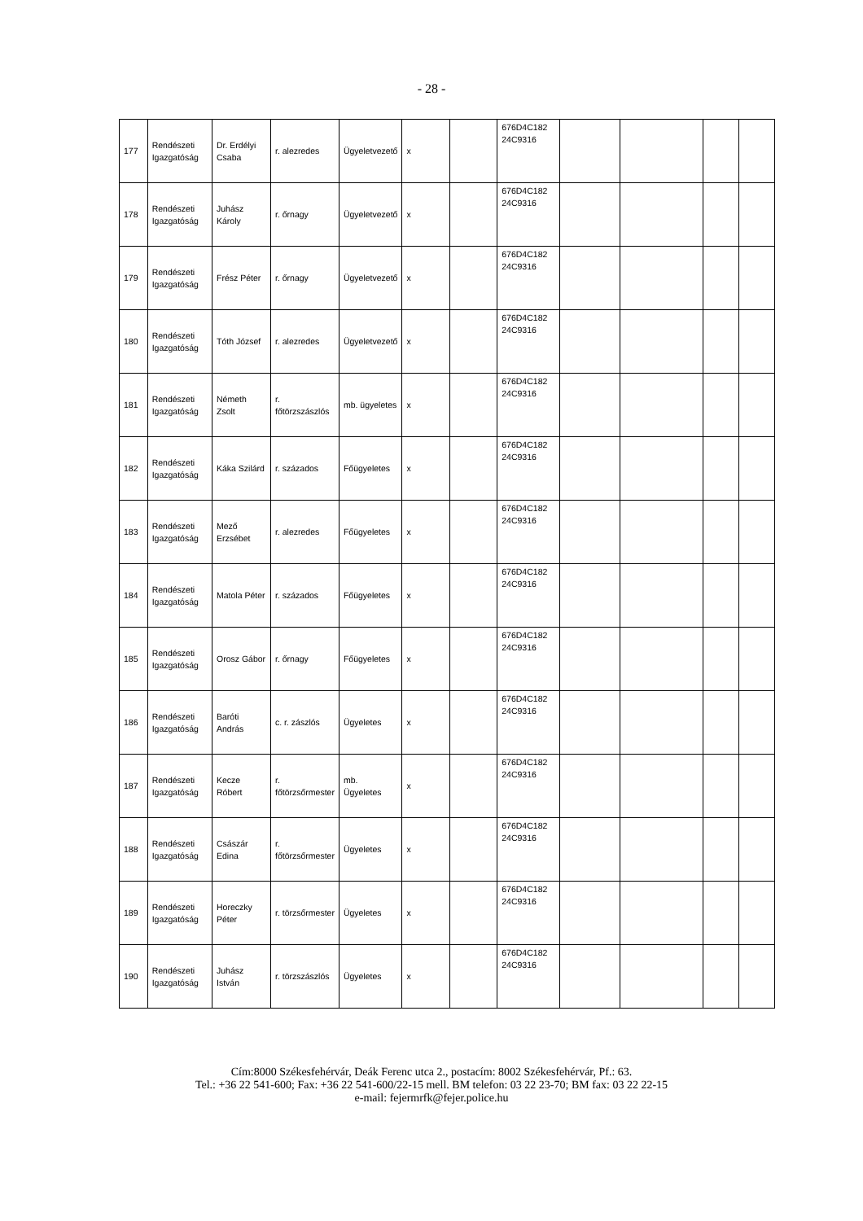- 28 -
| 177 | Rendészeti Igazgatóság | Dr. Erdélyi Csaba | r. alezredes | Ügyeletvezető | x | | 676D4C182 24C9316 | | | | |
| 178 | Rendészeti Igazgatóság | Juhász Károly | r. őrnagy | Ügyeletvezető | x | | 676D4C182 24C9316 | | | | |
| 179 | Rendészeti Igazgatóság | Frész Péter | r. őrnagy | Ügyeletvezető | x | | 676D4C182 24C9316 | | | | |
| 180 | Rendészeti Igazgatóság | Tóth József | r. alezredes | Ügyeletvezető | x | | 676D4C182 24C9316 | | | | |
| 181 | Rendészeti Igazgatóság | Németh Zsolt | r. főtörzszászlós | mb. ügyeletes | x | | 676D4C182 24C9316 | | | | |
| 182 | Rendészeti Igazgatóság | Káka Szilárd | r. százados | Főügyeletes | x | | 676D4C182 24C9316 | | | | |
| 183 | Rendészeti Igazgatóság | Mező Erzsébet | r. alezredes | Főügyeletes | x | | 676D4C182 24C9316 | | | | |
| 184 | Rendészeti Igazgatóság | Matola Péter | r. százados | Főügyeletes | x | | 676D4C182 24C9316 | | | | |
| 185 | Rendészeti Igazgatóság | Orosz Gábor | r. őrnagy | Főügyeletes | x | | 676D4C182 24C9316 | | | | |
| 186 | Rendészeti Igazgatóság | Baróti András | c. r. zászlós | Ügyeletes | x | | 676D4C182 24C9316 | | | | |
| 187 | Rendészeti Igazgatóság | Kecze Róbert | r. főtörzsőrmester | mb. Ügyeletes | x | | 676D4C182 24C9316 | | | | |
| 188 | Rendészeti Igazgatóság | Császár Edina | r. főtörzsőrmester | Ügyeletes | x | | 676D4C182 24C9316 | | | | |
| 189 | Rendészeti Igazgatóság | Horeczky Péter | r. törzsőrmester | Ügyeletes | x | | 676D4C182 24C9316 | | | | |
| 190 | Rendészeti Igazgatóság | Juhász István | r. törzszászlós | Ügyeletes | x | | 676D4C182 24C9316 | | | | |
Cím:8000 Székesfehérvár, Deák Ferenc utca 2., postacím: 8002 Székesfehérvár, Pf.: 63.
Tel.: +36 22 541-600; Fax: +36 22 541-600/22-15 mell. BM telefon: 03 22 23-70; BM fax: 03 22 22-15
e-mail: fejermrfk@fejer.police.hu